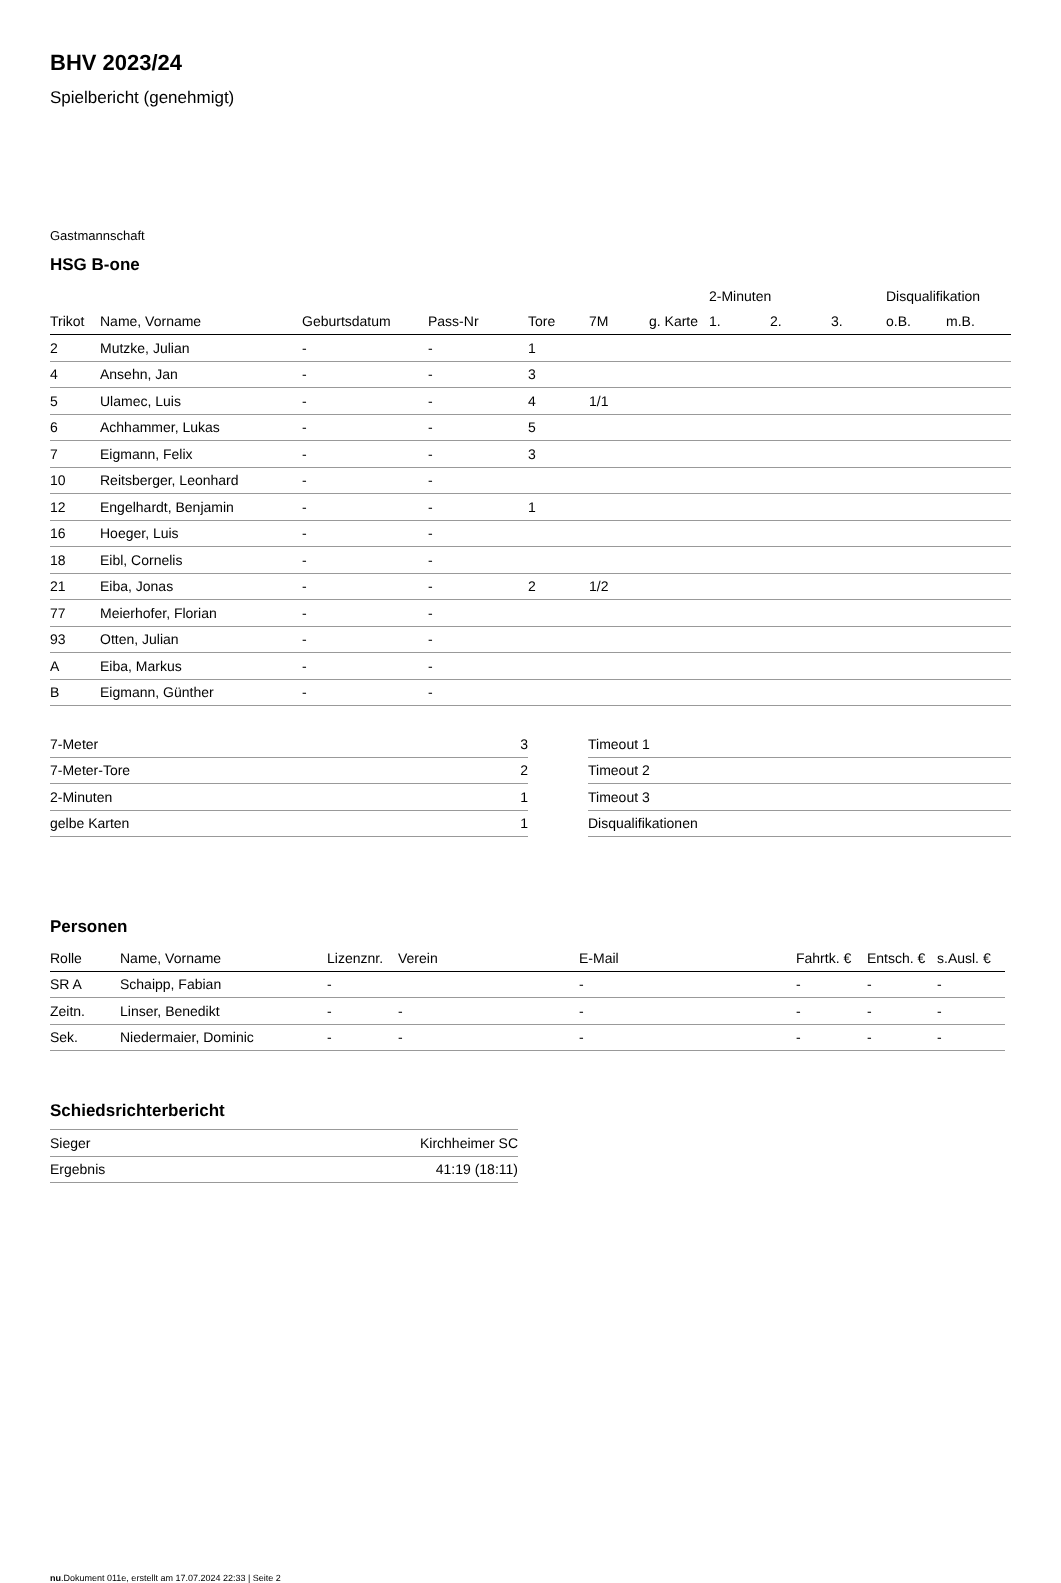BHV 2023/24
Spielbericht (genehmigt)
Gastmannschaft
HSG B-one
| | | | | | | | 2-Minuten | | | Disqualifikation | |
| --- | --- | --- | --- | --- | --- | --- | --- | --- | --- | --- | --- |
| Trikot | Name, Vorname | Geburtsdatum | Pass-Nr | Tore | 7M | g. Karte | 1. | 2. | 3. | o.B. | m.B. |
| 2 | Mutzke, Julian | - | - | 1 | | | | | | | |
| 4 | Ansehn, Jan | - | - | 3 | | | | | | | |
| 5 | Ulamec, Luis | - | - | 4 | 1/1 | | | | | | |
| 6 | Achhammer, Lukas | - | - | 5 | | | | | | | |
| 7 | Eigmann, Felix | - | - | 3 | | | | | | | |
| 10 | Reitsberger, Leonhard | - | - | | | | | | | | |
| 12 | Engelhardt, Benjamin | - | - | 1 | | | | | | | |
| 16 | Hoeger, Luis | - | - | | | | | | | | |
| 18 | Eibl, Cornelis | - | - | | | | | | | | |
| 21 | Eiba, Jonas | - | - | 2 | 1/2 | | | | | | |
| 77 | Meierhofer, Florian | - | - | | | | | | | | |
| 93 | Otten, Julian | - | - | | | | | | | | |
| A | Eiba, Markus | - | - | | | | | | | | |
| B | Eigmann, Günther | - | - | | | | | | | | |
| 7-Meter | 3 |
| 7-Meter-Tore | 2 |
| 2-Minuten | 1 |
| gelbe Karten | 1 |
| Timeout 1 |
| Timeout 2 |
| Timeout 3 |
| Disqualifikationen |
Personen
| Rolle | Name, Vorname | Lizenznr. | Verein | E-Mail | Fahrtk. € | Entsch. € | s.Ausl. € |
| --- | --- | --- | --- | --- | --- | --- | --- |
| SR A | Schaipp, Fabian | - | | - | - | - | - |
| Zeitn. | Linser, Benedikt | - | - | - | - | - | - |
| Sek. | Niedermaier, Dominic | - | - | - | - | - | - |
Schiedsrichterbericht
| Sieger | Kirchheimer SC |
| Ergebnis | 41:19 (18:11) |
nu.Dokument 011e, erstellt am 17.07.2024 22:33 | Seite 2